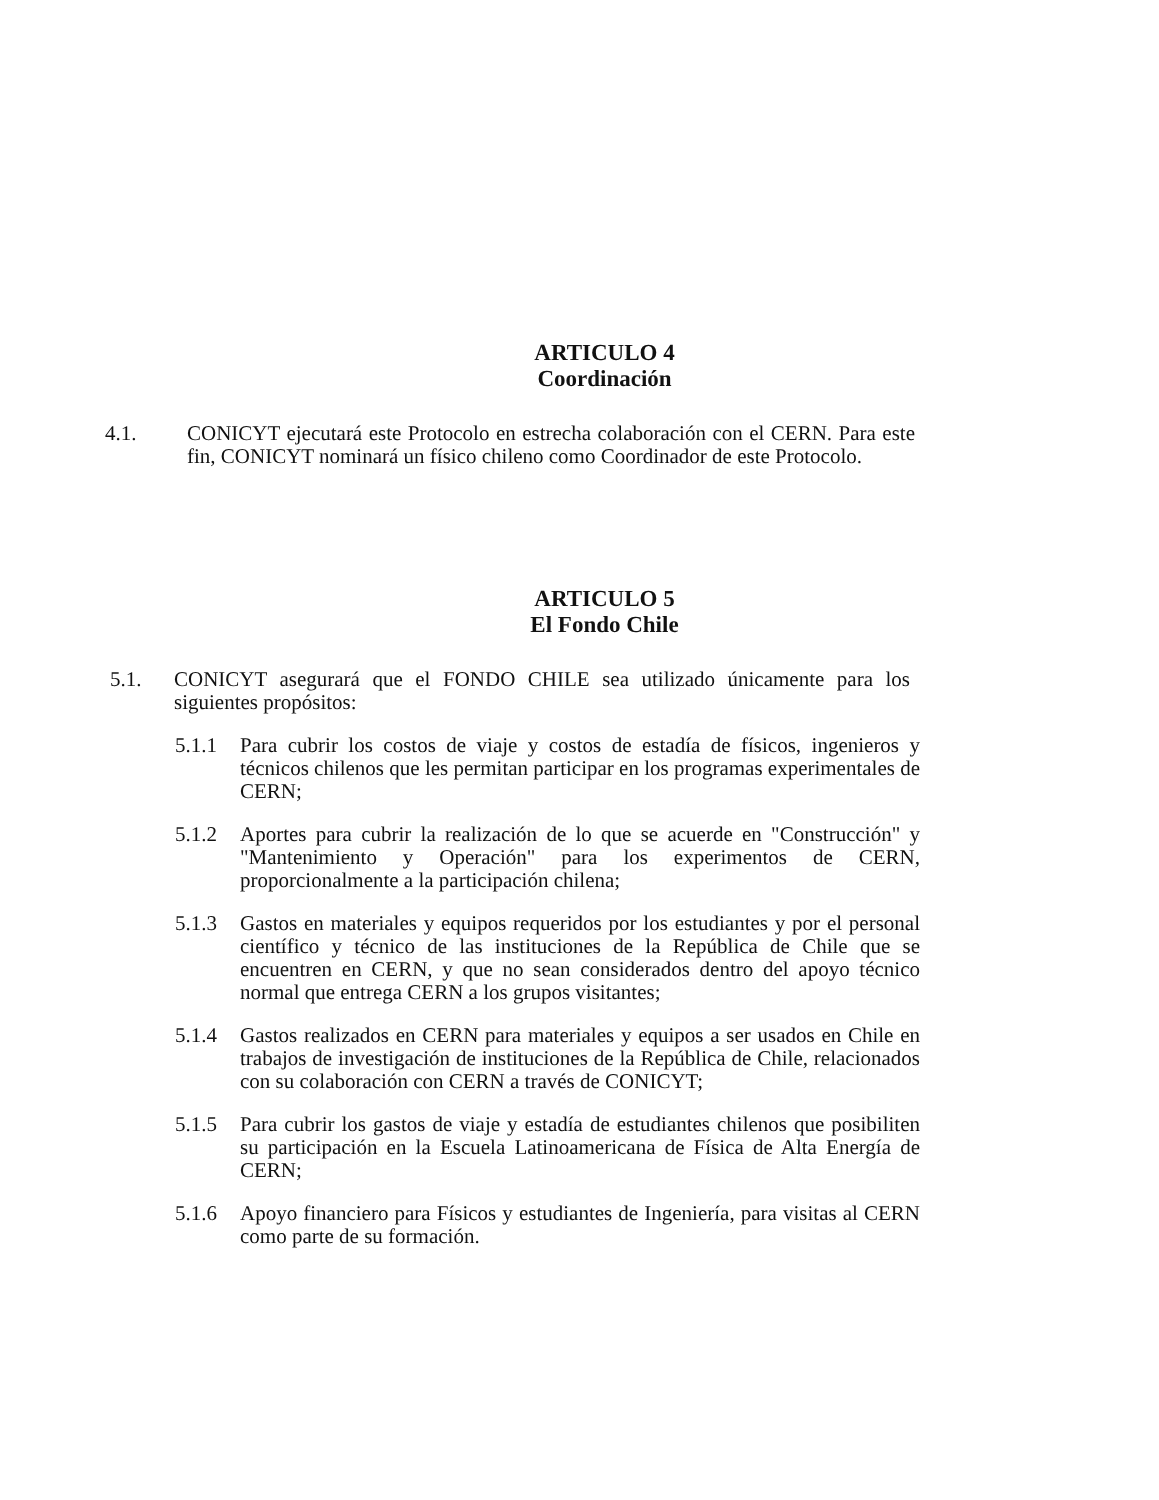ARTICULO 4
Coordinación
4.1. CONICYT ejecutará este Protocolo en estrecha colaboración con el CERN. Para este fin, CONICYT nominará un físico chileno como Coordinador de este Protocolo.
ARTICULO 5
El Fondo Chile
5.1. CONICYT asegurará que el FONDO CHILE sea utilizado únicamente para los siguientes propósitos:
5.1.1 Para cubrir los costos de viaje y costos de estadía de físicos, ingenieros y técnicos chilenos que les permitan participar en los programas experimentales de CERN;
5.1.2 Aportes para cubrir la realización de lo que se acuerde en "Construcción" y "Mantenimiento y Operación" para los experimentos de CERN, proporcionalmente a la participación chilena;
5.1.3 Gastos en materiales y equipos requeridos por los estudiantes y por el personal científico y técnico de las instituciones de la República de Chile que se encuentren en CERN, y que no sean considerados dentro del apoyo técnico normal que entrega CERN a los grupos visitantes;
5.1.4 Gastos realizados en CERN para materiales y equipos a ser usados en Chile en trabajos de investigación de instituciones de la República de Chile, relacionados con su colaboración con CERN a través de CONICYT;
5.1.5 Para cubrir los gastos de viaje y estadía de estudiantes chilenos que posibiliten su participación en la Escuela Latinoamericana de Física de Alta Energía de CERN;
5.1.6 Apoyo financiero para Físicos y estudiantes de Ingeniería, para visitas al CERN como parte de su formación.